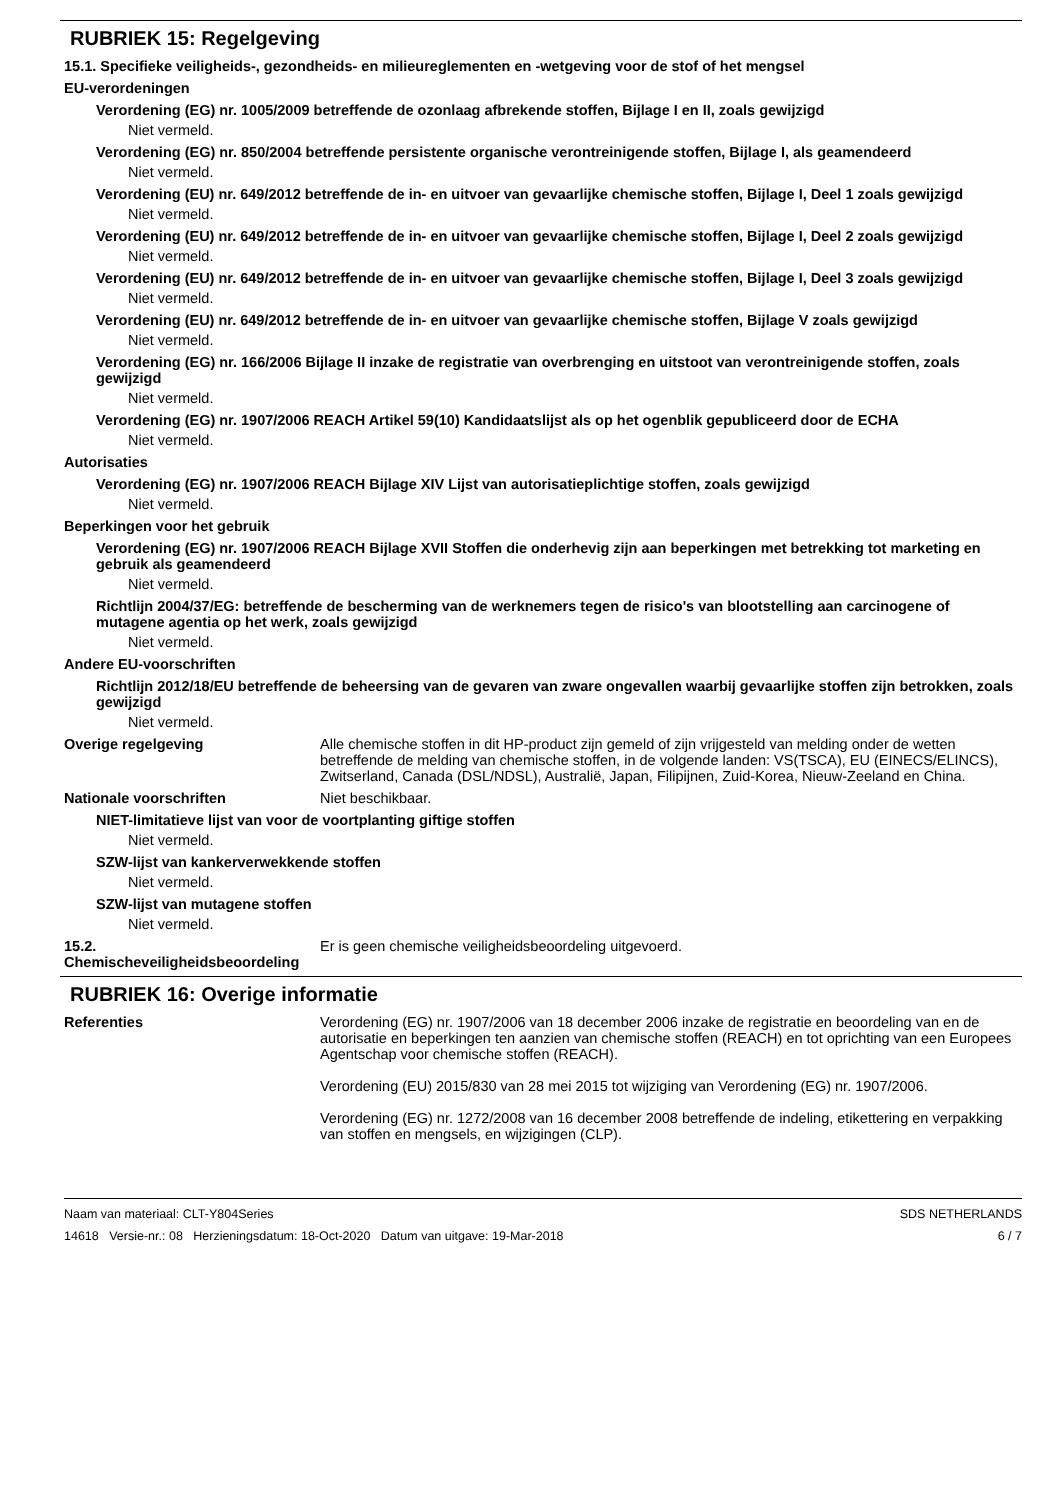RUBRIEK 15: Regelgeving
15.1. Specifieke veiligheids-, gezondheids- en milieureglementen en -wetgeving voor de stof of het mengsel
EU-verordeningen
Verordening (EG) nr. 1005/2009 betreffende de ozonlaag afbrekende stoffen, Bijlage I en II, zoals gewijzigd
Niet vermeld.
Verordening (EG) nr. 850/2004 betreffende persistente organische verontreinigende stoffen, Bijlage I, als geamendeerd
Niet vermeld.
Verordening (EU) nr. 649/2012 betreffende de in- en uitvoer van gevaarlijke chemische stoffen, Bijlage I, Deel 1 zoals gewijzigd
Niet vermeld.
Verordening (EU) nr. 649/2012 betreffende de in- en uitvoer van gevaarlijke chemische stoffen, Bijlage I, Deel 2 zoals gewijzigd
Niet vermeld.
Verordening (EU) nr. 649/2012 betreffende de in- en uitvoer van gevaarlijke chemische stoffen, Bijlage I, Deel 3 zoals gewijzigd
Niet vermeld.
Verordening (EU) nr. 649/2012 betreffende de in- en uitvoer van gevaarlijke chemische stoffen, Bijlage V zoals gewijzigd
Niet vermeld.
Verordening (EG) nr. 166/2006 Bijlage II inzake de registratie van overbrenging en uitstoot van verontreinigende stoffen, zoals gewijzigd
Niet vermeld.
Verordening (EG) nr. 1907/2006 REACH Artikel 59(10) Kandidaatslijst als op het ogenblik gepubliceerd door de ECHA
Niet vermeld.
Autorisaties
Verordening (EG) nr. 1907/2006 REACH Bijlage XIV Lijst van autorisatieplichtige stoffen, zoals gewijzigd
Niet vermeld.
Beperkingen voor het gebruik
Verordening (EG) nr. 1907/2006 REACH Bijlage XVII Stoffen die onderhevig zijn aan beperkingen met betrekking tot marketing en gebruik als geamendeerd
Niet vermeld.
Richtlijn 2004/37/EG: betreffende de bescherming van de werknemers tegen de risico's van blootstelling aan carcinogene of mutagene agentia op het werk, zoals gewijzigd
Niet vermeld.
Andere EU-voorschriften
Richtlijn 2012/18/EU betreffende de beheersing van de gevaren van zware ongevallen waarbij gevaarlijke stoffen zijn betrokken, zoals gewijzigd
Niet vermeld.
Overige regelgeving Alle chemische stoffen in dit HP-product zijn gemeld of zijn vrijgesteld van melding onder de wetten betreffende de melding van chemische stoffen, in de volgende landen: VS(TSCA), EU (EINECS/ELINCS), Zwitserland, Canada (DSL/NDSL), Australië, Japan, Filipijnen, Zuid-Korea, Nieuw-Zeeland en China.
Nationale voorschriften Niet beschikbaar.
NIET-limitatieve lijst van voor de voortplanting giftige stoffen
Niet vermeld.
SZW-lijst van kankerverwekkende stoffen
Niet vermeld.
SZW-lijst van mutagene stoffen
Niet vermeld.
15.2. Chemischeveiligheidsbeoordeling
Er is geen chemische veiligheidsbeoordeling uitgevoerd.
RUBRIEK 16: Overige informatie
Referenties Verordening (EG) nr. 1907/2006 van 18 december 2006 inzake de registratie en beoordeling van en de autorisatie en beperkingen ten aanzien van chemische stoffen (REACH) en tot oprichting van een Europees Agentschap voor chemische stoffen (REACH).
Verordening (EU) 2015/830 van 28 mei 2015 tot wijziging van Verordening (EG) nr. 1907/2006.
Verordening (EG) nr. 1272/2008 van 16 december 2008 betreffende de indeling, etikettering en verpakking van stoffen en mengsels, en wijzigingen (CLP).
Naam van materiaal: CLT-Y804Series
14618 Versie-nr.: 08 Herzieningsdatum: 18-Oct-2020 Datum van uitgave: 19-Mar-2018
SDS NETHERLANDS
6 / 7